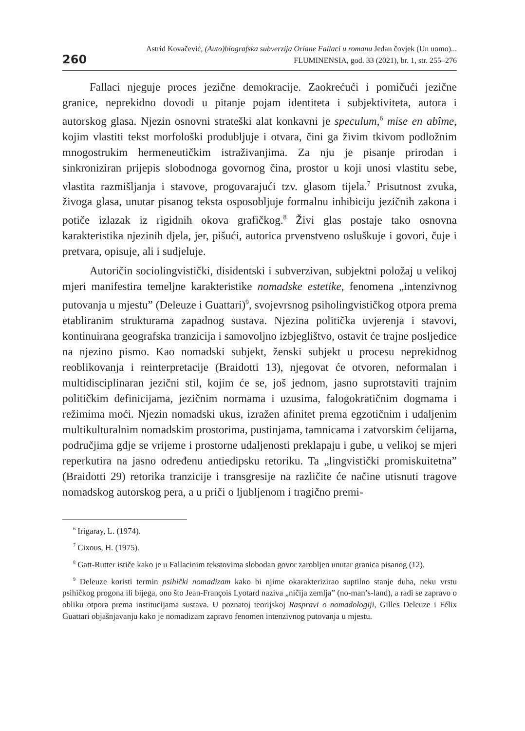260
Astrid Kovačević, (Auto)biografska subverzija Oriane Fallaci u romanu Jedan čovjek (Un uomo)...
FLUMINENSIA, god. 33 (2021), br. 1, str. 255–276
Fallaci njeguje proces jezične demokracije. Zaokrećući i pomičući jezične granice, neprekidno dovodi u pitanje pojam identiteta i subjektiviteta, autora i autorskog glasa. Njezin osnovni strateški alat konkavni je speculum,<sup>6</sup> mise en abîme, kojim vlastiti tekst morfološki produbljuje i otvara, čini ga živim tkivom podložnim mnogostrukim hermeneutičkim istraživanjima. Za nju je pisanje prirodan i sinkroniziran prijepis slobodnoga govornog čina, prostor u koji unosi vlastitu sebe, vlastita razmišljanja i stavove, progovarajući tzv. glasom tijela.<sup>7</sup> Prisutnost zvuka, živoga glasa, unutar pisanog teksta osposobljuje formalnu inhibiciju jezičnih zakona i potiče izlazak iz rigidnih okova grafičkog.<sup>8</sup> Živi glas postaje tako osnovna karakteristika njezinih djela, jer, pišući, autorica prvenstveno osluškuje i govori, čuje i pretvara, opisuje, ali i sudjeluje.
Autoričin sociolingvistički, disidentski i subverzivan, subjektni položaj u velikoj mjeri manifestira temeljne karakteristike nomadske estetike, fenomena „intenzivnog putovanja u mjestu” (Deleuze i Guattari)<sup>9</sup>, svojevrsnog psiholingvističkog otpora prema etabliranim strukturama zapadnog sustava. Njezina politička uvjerenja i stavovi, kontinuirana geografska tranzicija i samovoljno izbjeglištvo, ostavit će trajne posljedice na njezino pismo. Kao nomadski subjekt, ženski subjekt u procesu neprekidnog reoblikovanja i reinterpretacije (Braidotti 13), njegovat će otvoren, neformalan i multidisciplinaran jezični stil, kojim će se, još jednom, jasno suprotstaviti trajnim političkim definicijama, jezičnim normama i uzusima, falogokratičnim dogmama i režimima moći. Njezin nomadski ukus, izražen afinitet prema egzotičnim i udaljenim multikulturalnim nomadskim prostorima, pustinjama, tamnicama i zatvorskim ćelijama, područjima gdje se vrijeme i prostorne udaljenosti preklapaju i gube, u velikoj se mjeri reperkutira na jasno određenu antiedipsku retoriku. Ta „lingvistički promiskuitetna” (Braidotti 29) retorika tranzicije i transgresije na različite će načine utisnuti tragove nomadskog autorskog pera, a u priči o ljubljenom i tragično premi-
<sup>6</sup> Irigaray, L. (1974).
<sup>7</sup> Cixous, H. (1975).
<sup>8</sup> Gatt-Rutter ističe kako je u Fallacinim tekstovima slobodan govor zarobljen unutar granica pisanog (12).
<sup>9</sup> Deleuze koristi termin psihički nomadizam kako bi njime okarakterizirao suptilno stanje duha, neku vrstu psihičkog progona ili bijega, ono što Jean-François Lyotard naziva „ničija zemlja” (no-man’s-land), a radi se zapravo o obliku otpora prema institucijama sustava. U poznatoj teorijskoj Raspravi o nomadologiji, Gilles Deleuze i Félix Guattari objašnjavanju kako je nomadizam zapravo fenomen intenzivnog putovanja u mjestu.